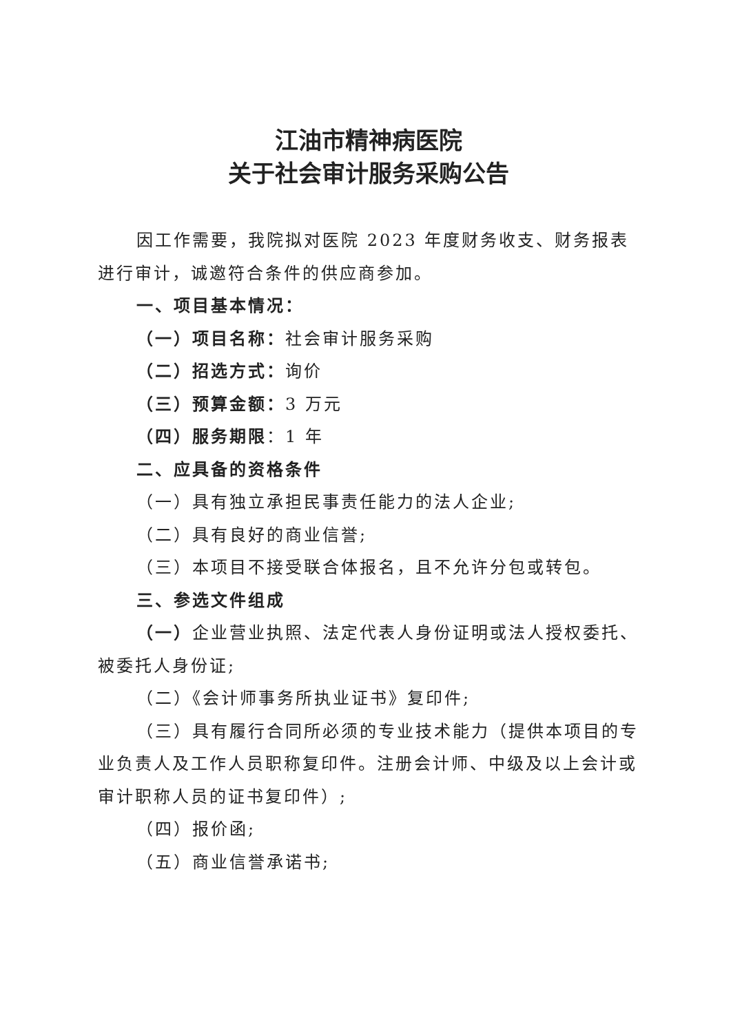江油市精神病医院
关于社会审计服务采购公告
因工作需要，我院拟对医院 2023 年度财务收支、财务报表进行审计，诚邀符合条件的供应商参加。
一、项目基本情况：
（一）项目名称：社会审计服务采购
（二）招选方式：询价
（三）预算金额：3 万元
（四）服务期限：1 年
二、应具备的资格条件
（一）具有独立承担民事责任能力的法人企业;
（二）具有良好的商业信誉;
（三）本项目不接受联合体报名，且不允许分包或转包。
三、参选文件组成
（一）企业营业执照、法定代表人身份证明或法人授权委托、被委托人身份证;
（二）《会计师事务所执业证书》复印件;
（三）具有履行合同所必须的专业技术能力（提供本项目的专业负责人及工作人员职称复印件。注册会计师、中级及以上会计或审计职称人员的证书复印件）;
（四）报价函;
（五）商业信誉承诺书;